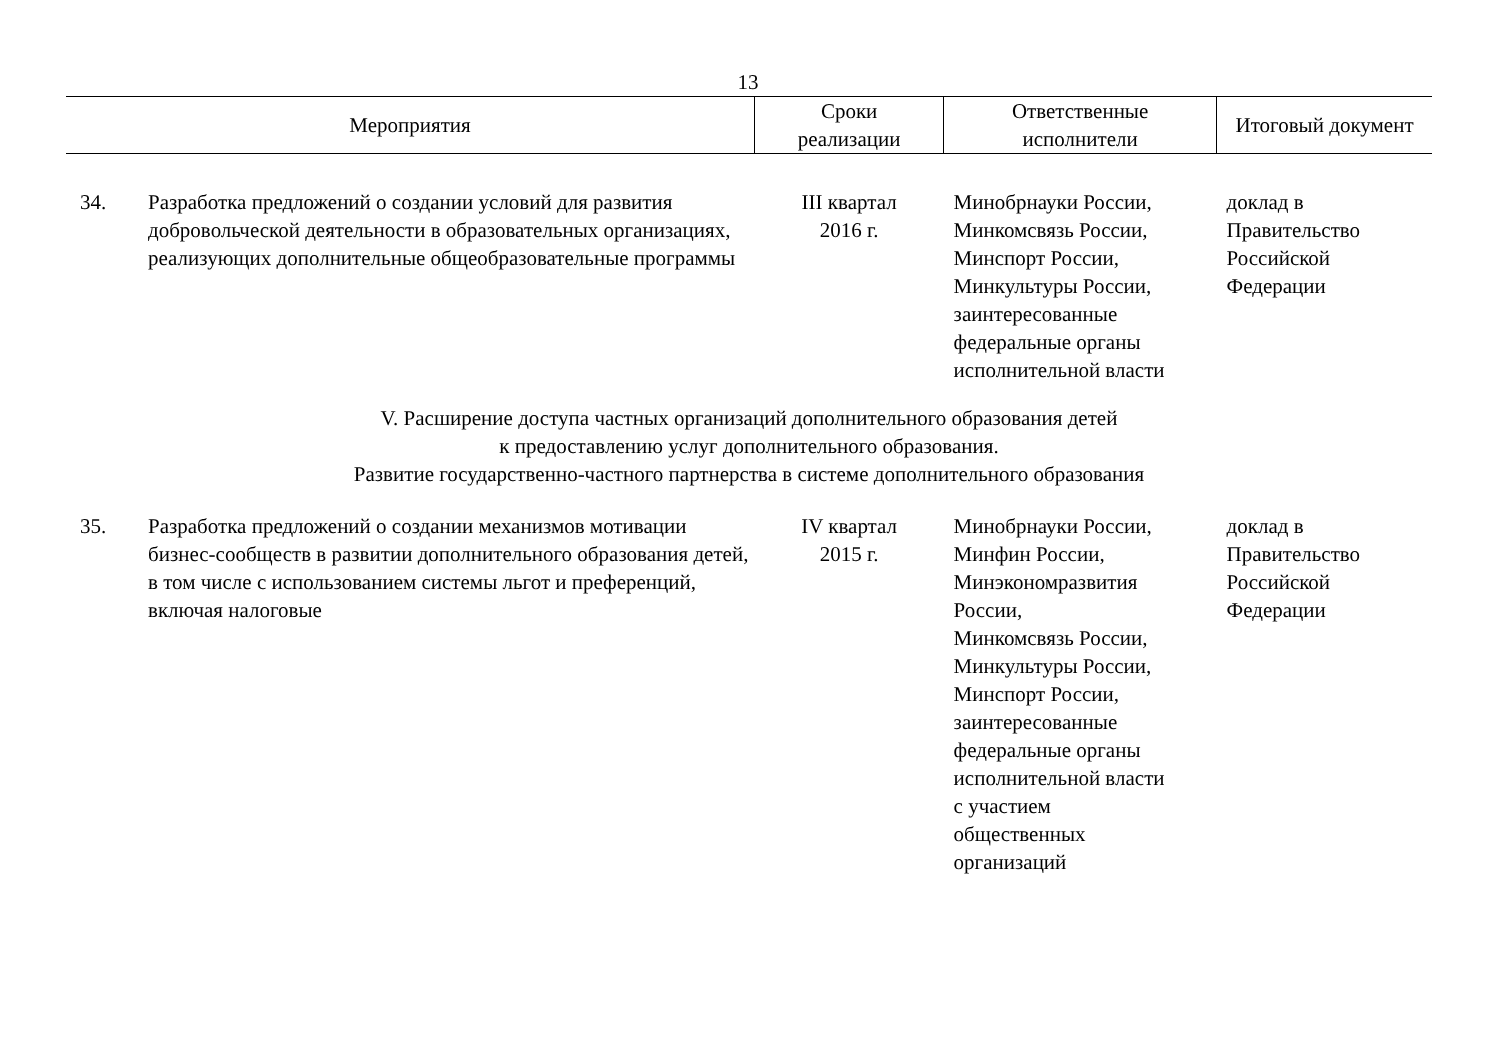13
| Мероприятия | | Сроки реализации | Ответственные исполнители | Итоговый документ |
| --- | --- | --- | --- | --- |
| 34. | Разработка предложений о создании условий для развития добровольческой деятельности в образовательных организациях, реализующих дополнительные общеобразовательные программы | III квартал 2016 г. | Минобрнауки России, Минкомсвязь России, Минспорт России, Минкультуры России, заинтересованные федеральные органы исполнительной власти | доклад в Правительство Российской Федерации |
| V. Расширение доступа частных организаций дополнительного образования детей к предоставлению услуг дополнительного образования. Развитие государственно-частного партнерства в системе дополнительного образования | | | | |
| 35. | Разработка предложений о создании механизмов мотивации бизнес-сообществ в развитии дополнительного образования детей, в том числе с использованием системы льгот и преференций, включая налоговые | IV квартал 2015 г. | Минобрнауки России, Минфин России, Минэкономразвития России, Минкомсвязь России, Минкультуры России, Минспорт России, заинтересованные федеральные органы исполнительной власти с участием общественных организаций | доклад в Правительство Российской Федерации |